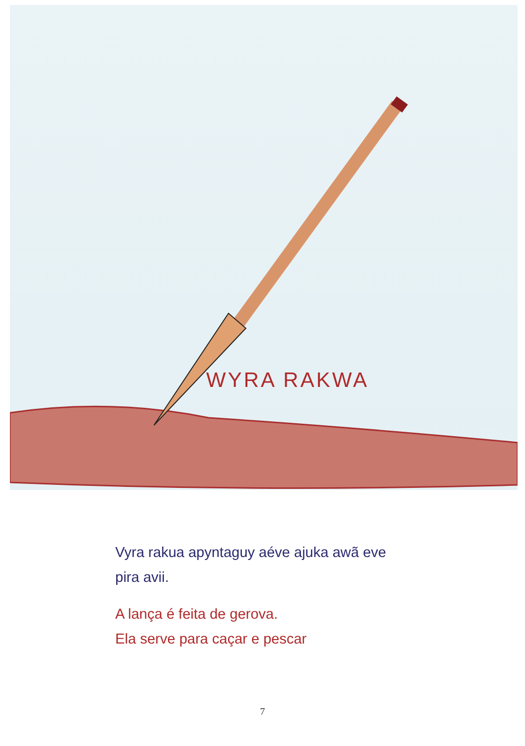WYRA RAKWA
Vyra rakua apyntaguy aéve ajuka awã eve
pira avii.
A lança é feita de gerova.
Ela serve para caçar e pescar
7